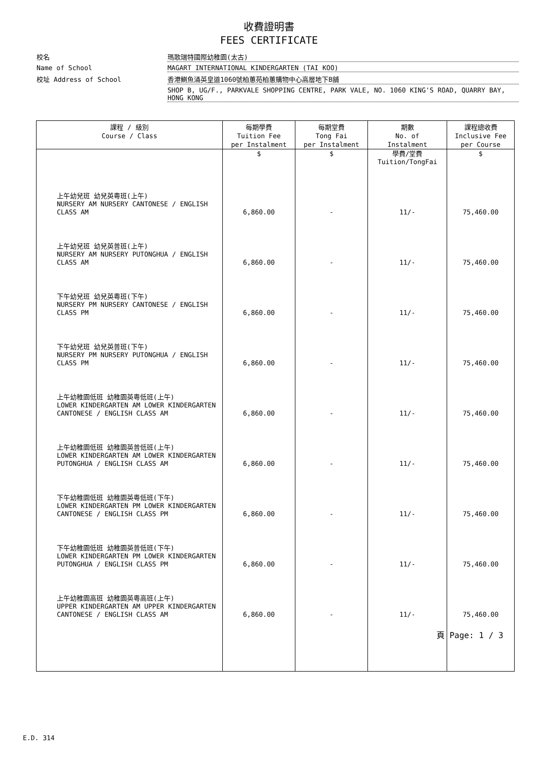收費證明書
FEES CERTIFICATE
校名
瑪歌瑞特國際幼稚園(太古)
Name of School
MAGART INTERNATIONAL KINDERGARTEN (TAI KOO)
校址 Address of School
香港鰂魚涌英皇道1060號柏蕙苑柏蕙購物中心高層地下B舖
SHOP B, UG/F., PARKVALE SHOPPING CENTRE, PARK VALE, NO. 1060 KING'S ROAD, QUARRY BAY, HONG KONG
| 課程 / 級別 Course / Class | 每期學費 Tuition Fee per Instalment | 每期堂費 Tong Fai per Instalment | 期數 No. of Instalment | 課程總收費 Inclusive Fee per Course |
| --- | --- | --- | --- | --- |
| | $ | $ | 學費/堂費 Tuition/TongFai | $ |
| 上午幼兒班 幼兒英粵班(上午) NURSERY AM NURSERY CANTONESE / ENGLISH CLASS AM | 6,860.00 | - | 11/- | 75,460.00 |
| 上午幼兒班 幼兒英普班(上午) NURSERY AM NURSERY PUTONGHUA / ENGLISH CLASS AM | 6,860.00 | - | 11/- | 75,460.00 |
| 下午幼兒班 幼兒英粵班(下午) NURSERY PM NURSERY CANTONESE / ENGLISH CLASS PM | 6,860.00 | - | 11/- | 75,460.00 |
| 下午幼兒班 幼兒英普班(下午) NURSERY PM NURSERY PUTONGHUA / ENGLISH CLASS PM | 6,860.00 | - | 11/- | 75,460.00 |
| 上午幼稚園低班 幼稚園英粵低班(上午) LOWER KINDERGARTEN AM LOWER KINDERGARTEN CANTONESE / ENGLISH CLASS AM | 6,860.00 | - | 11/- | 75,460.00 |
| 上午幼稚園低班 幼稚園英普低班(上午) LOWER KINDERGARTEN AM LOWER KINDERGARTEN PUTONGHUA / ENGLISH CLASS AM | 6,860.00 | - | 11/- | 75,460.00 |
| 下午幼稚園低班 幼稚園英粵低班(下午) LOWER KINDERGARTEN PM LOWER KINDERGARTEN CANTONESE / ENGLISH CLASS PM | 6,860.00 | - | 11/- | 75,460.00 |
| 下午幼稚園低班 幼稚園英普低班(下午) LOWER KINDERGARTEN PM LOWER KINDERGARTEN PUTONGHUA / ENGLISH CLASS PM | 6,860.00 | - | 11/- | 75,460.00 |
| 上午幼稚園高班 幼稚園英粵高班(上午) UPPER KINDERGARTEN AM UPPER KINDERGARTEN CANTONESE / ENGLISH CLASS AM | 6,860.00 | - | 11/- | 75,460.00 |
頁 Page: 1 / 3
E.D. 314